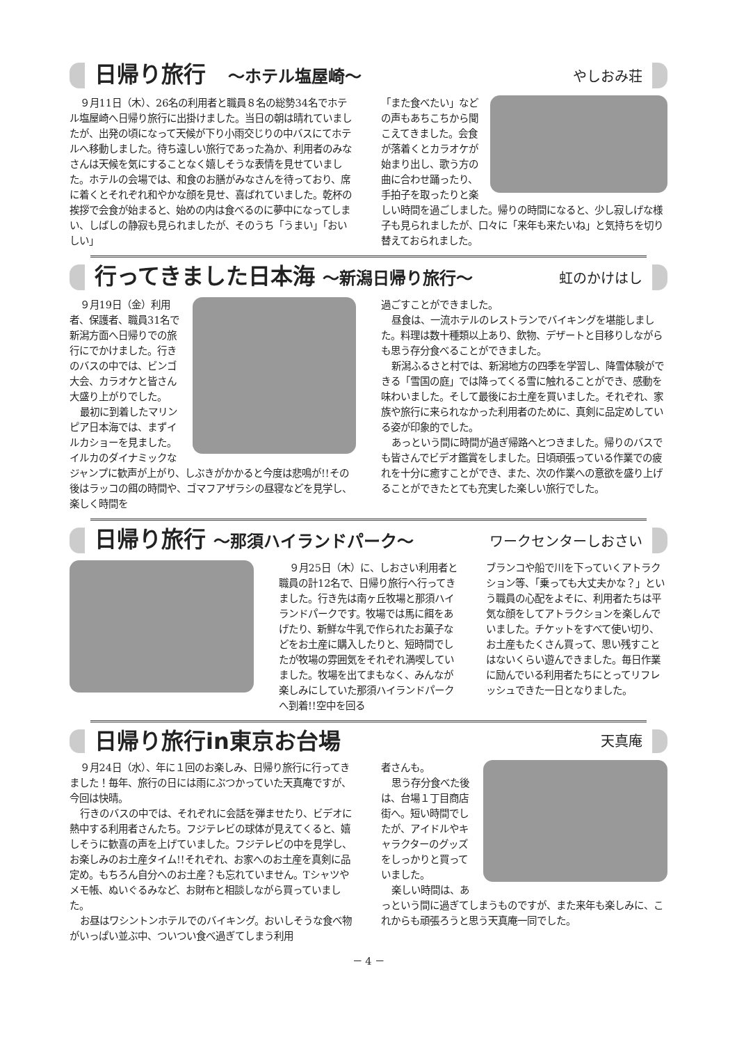日帰り旅行　～ホテル塩屋崎～
やしおみ荘
９月11日（木）、26名の利用者と職員８名の総勢34名でホテル塩屋崎へ日帰り旅行に出掛けました。当日の朝は晴れていましたが、出発の頃になって天候が下り小雨交じりの中バスにてホテルへ移動しました。待ち遠しい旅行であった為か、利用者のみなさんは天候を気にすることなく嬉しそうな表情を見せていました。ホテルの会場では、和食のお膳がみなさんを待っており、席に着くとそれぞれ和やかな顔を見せ、喜ばれていました。乾杯の挨拶で会食が始まると、始めの内は食べるのに夢中になってしまい、しばしの静寂も見られましたが、そのうち「うまい」「おいしい」
「また食べたい」などの声もあちこちから聞こえてきました。会食が落着くとカラオケが始まり出し、歌う方の曲に合わせ踊ったり、手拍子を取ったりと楽しい時間を過ごしました。帰りの時間になると、少し寂しげな様子も見られましたが、口々に「来年も来たいね」と気持ちを切り替えておられました。
行ってきました日本海 ～新潟日帰り旅行～
虹のかけはし
９月19日（金）利用者、保護者、職員31名で新潟方面へ日帰りでの旅行にでかけました。行きのバスの中では、ビンゴ大会、カラオケと皆さん大盛り上がりでした。
最初に到着したマリンピア日本海では、まずイルカショーを見ました。イルカのダイナミックなジャンプに歓声が上がり、しぶきがかかると今度は悲鳴が!!その後はラッコの餌の時間や、ゴマフアザラシの昼寝などを見学し、楽しく時間を
過ごすことができました。
昼食は、一流ホテルのレストランでバイキングを堪能しました。料理は数十種類以上あり、飲物、デザートと目移りしながらも思う存分食べることができました。
新潟ふるさと村では、新潟地方の四季を学習し、降雪体験ができる「雪国の庭」では降ってくる雪に触れることができ、感動を味わいました。そして最後にお土産を買いました。それぞれ、家族や旅行に来られなかった利用者のために、真剣に品定めしている姿が印象的でした。
あっという間に時間が過ぎ帰路へとつきました。帰りのバスでも皆さんでビデオ鑑賞をしました。日頃頑張っている作業での疲れを十分に癒すことができ、また、次の作業への意欲を盛り上げることができたとても充実した楽しい旅行でした。
日帰り旅行 ～那須ハイランドパーク～
ワークセンターしおさい
９月25日（木）に、しおさい利用者と職員の計12名で、日帰り旅行へ行ってきました。行き先は南ヶ丘牧場と那須ハイランドパークです。牧場では馬に餌をあげたり、新鮮な牛乳で作られたお菓子などをお土産に購入したりと、短時間でしたが牧場の雰囲気をそれぞれ満喫していました。牧場を出てまもなく、みんなが楽しみにしていた那須ハイランドパークへ到着!!空中を回る
ブランコや船で川を下っていくアトラクション等、「乗っても大丈夫かな？」という職員の心配をよそに、利用者たちは平気な顔をしてアトラクションを楽しんでいました。チケットをすべて使い切り、お土産もたくさん買って、思い残すことはないくらい遊んできました。毎日作業に励んでいる利用者たちにとってリフレッシュできた一日となりました。
日帰り旅行in東京お台場
天真庵
９月24日（水）、年に１回のお楽しみ、日帰り旅行に行ってきました！毎年、旅行の日には雨にぶつかっていた天真庵ですが、今回は快晴。
行きのバスの中では、それぞれに会話を弾ませたり、ビデオに熱中する利用者さんたち。フジテレビの球体が見えてくると、嬉しそうに歓喜の声を上げていました。フジテレビの中を見学し、お楽しみのお土産タイム!!それぞれ、お家へのお土産を真剣に品定め。もちろん自分へのお土産？も忘れていません。Tシャツやメモ帳、ぬいぐるみなど、お財布と相談しながら買っていました。
お昼はワシントンホテルでのバイキング。おいしそうな食べ物がいっぱい並ぶ中、ついつい食べ過ぎてしまう利用
者さんも。
思う存分食べた後は、台場１丁目商店街へ。短い時間でしたが、アイドルやキャラクターのグッズをしっかりと買っていました。
楽しい時間は、あっという間に過ぎてしまうものですが、また来年も楽しみに、これからも頑張ろうと思う天真庵一同でした。
－ 4 －